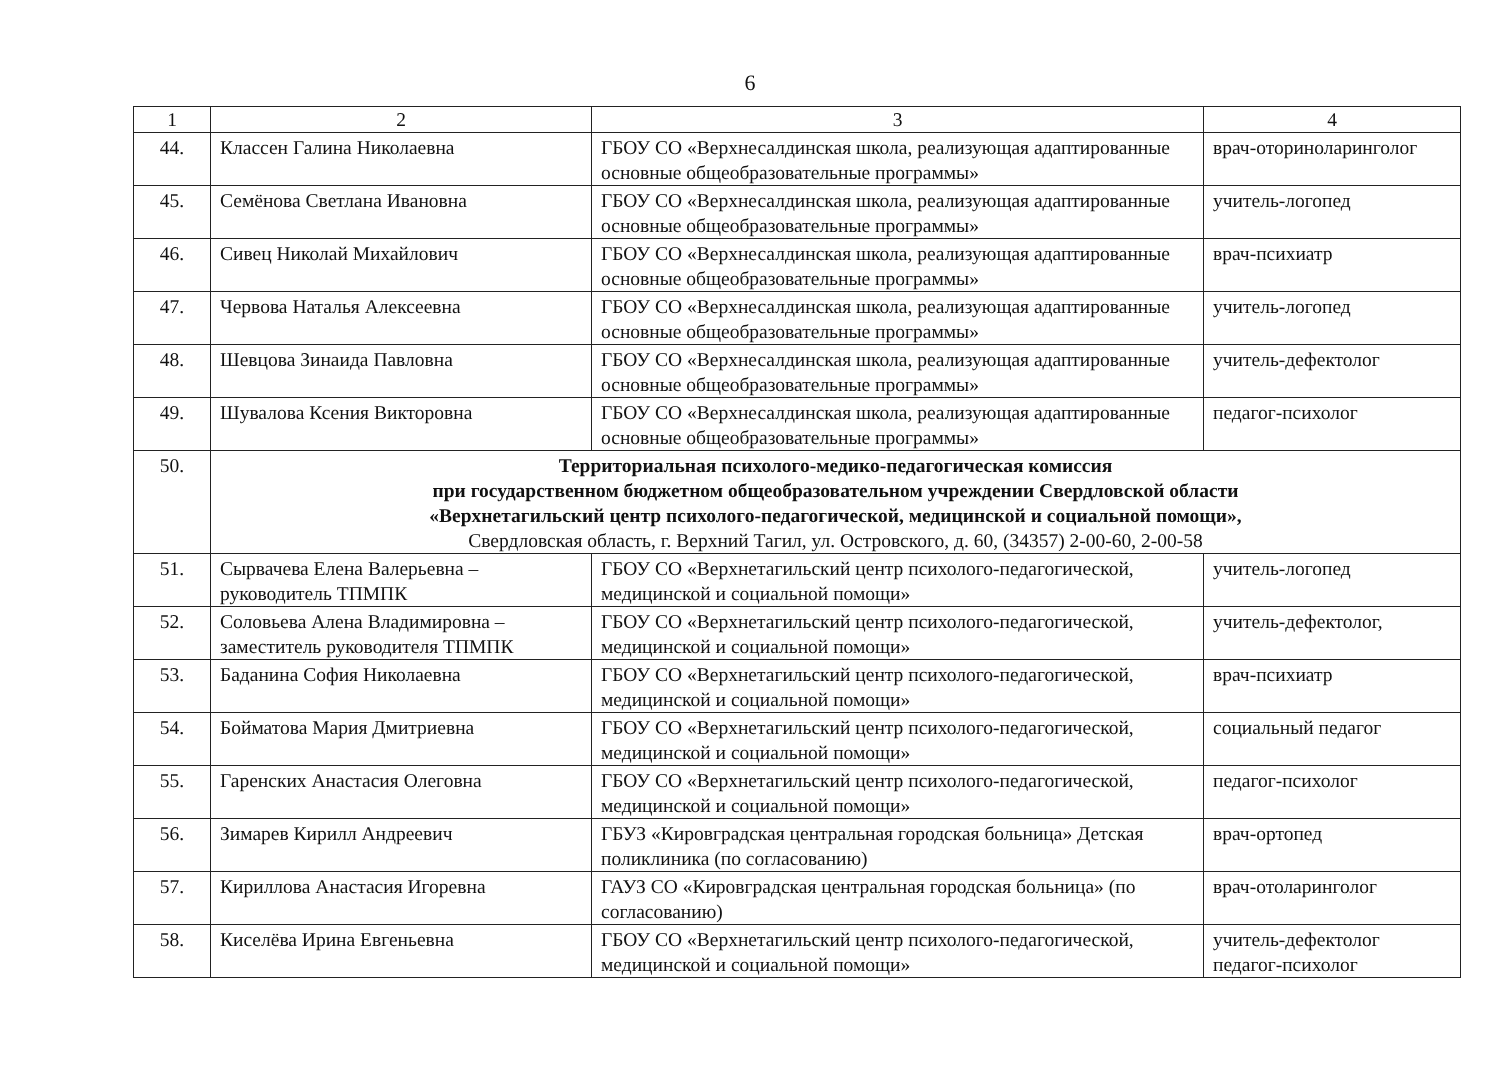6
| 1 | 2 | 3 | 4 |
| --- | --- | --- | --- |
| 44. | Классен Галина Николаевна | ГБОУ СО «Верхнесалдинская школа, реализующая адаптированные основные общеобразовательные программы» | врач-оториноларинголог |
| 45. | Семёнова Светлана Ивановна | ГБОУ СО «Верхнесалдинская школа, реализующая адаптированные основные общеобразовательные программы» | учитель-логопед |
| 46. | Сивец Николай Михайлович | ГБОУ СО «Верхнесалдинская школа, реализующая адаптированные основные общеобразовательные программы» | врач-психиатр |
| 47. | Червова Наталья Алексеевна | ГБОУ СО «Верхнесалдинская школа, реализующая адаптированные основные общеобразовательные программы» | учитель-логопед |
| 48. | Шевцова Зинаида Павловна | ГБОУ СО «Верхнесалдинская школа, реализующая адаптированные основные общеобразовательные программы» | учитель-дефектолог |
| 49. | Шувалова Ксения Викторовна | ГБОУ СО «Верхнесалдинская школа, реализующая адаптированные основные общеобразовательные программы» | педагог-психолог |
| 50. | Территориальная психолого-медико-педагогическая комиссия при государственном бюджетном общеобразовательном учреждении Свердловской области «Верхнетагильский центр психолого-педагогической, медицинской и социальной помощи», Свердловская область, г. Верхний Тагил, ул. Островского, д. 60, (34357) 2-00-60, 2-00-58 | | |
| 51. | Сырвачева Елена Валерьевна – руководитель ТПМПК | ГБОУ СО «Верхнетагильский центр психолого-педагогической, медицинской и социальной помощи» | учитель-логопед |
| 52. | Соловьева Алена Владимировна – заместитель руководителя ТПМПК | ГБОУ СО «Верхнетагильский центр психолого-педагогической, медицинской и социальной помощи» | учитель-дефектолог, |
| 53. | Баданина София Николаевна | ГБОУ СО «Верхнетагильский центр психолого-педагогической, медицинской и социальной помощи» | врач-психиатр |
| 54. | Бойматова Мария Дмитриевна | ГБОУ СО «Верхнетагильский центр психолого-педагогической, медицинской и социальной помощи» | социальный педагог |
| 55. | Гаренских Анастасия Олеговна | ГБОУ СО «Верхнетагильский центр психолого-педагогической, медицинской и социальной помощи» | педагог-психолог |
| 56. | Зимарев Кирилл Андреевич | ГБУЗ «Кировградская центральная городская больница» Детская поликлиника (по согласованию) | врач-ортопед |
| 57. | Кириллова Анастасия Игоревна | ГАУЗ СО «Кировградская центральная городская больница» (по согласованию) | врач-отоларинголог |
| 58. | Киселёва Ирина Евгеньевна | ГБОУ СО «Верхнетагильский центр психолого-педагогической, медицинской и социальной помощи» | учитель-дефектолог педагог-психолог |